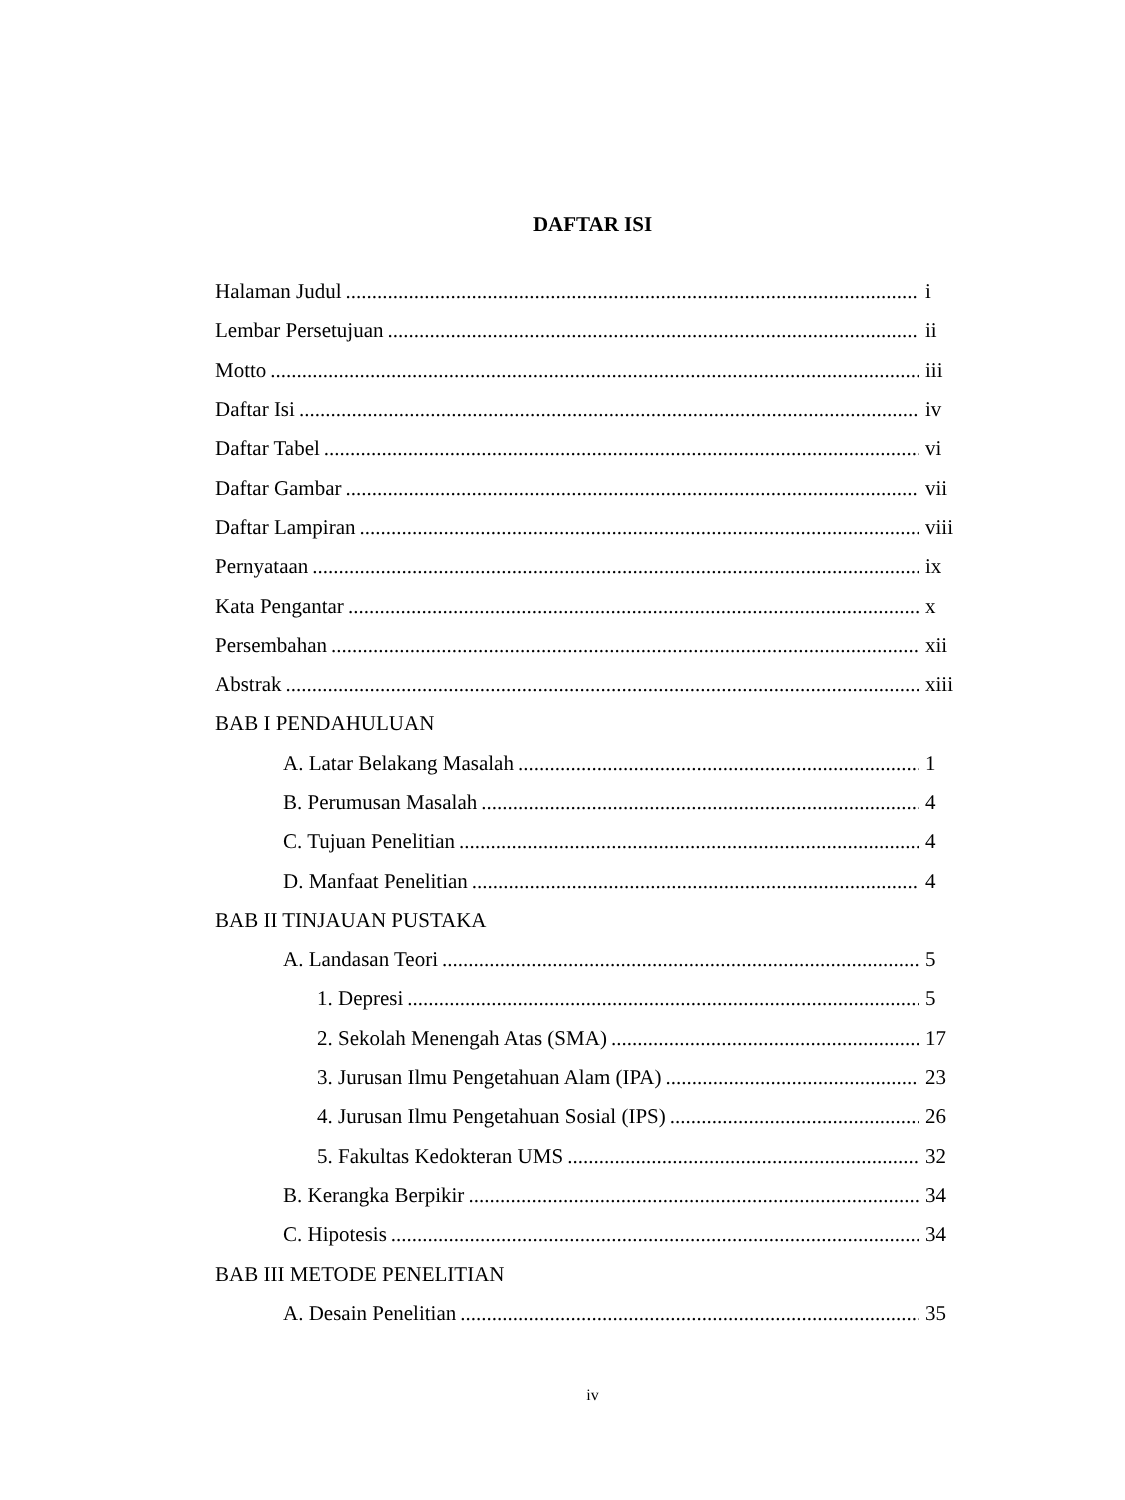DAFTAR ISI
Halaman Judul i
Lembar Persetujuan ii
Motto iii
Daftar Isi iv
Daftar Tabel vi
Daftar Gambar vii
Daftar Lampiran viii
Pernyataan ix
Kata Pengantar x
Persembahan xii
Abstrak xiii
BAB I PENDAHULUAN
A. Latar Belakang Masalah 1
B. Perumusan Masalah 4
C. Tujuan Penelitian 4
D. Manfaat Penelitian 4
BAB II TINJAUAN PUSTAKA
A. Landasan Teori 5
1. Depresi 5
2. Sekolah Menengah Atas (SMA) 17
3. Jurusan Ilmu Pengetahuan Alam (IPA) 23
4. Jurusan Ilmu Pengetahuan Sosial (IPS) 26
5. Fakultas Kedokteran UMS 32
B. Kerangka Berpikir 34
C. Hipotesis 34
BAB III METODE PENELITIAN
A. Desain Penelitian 35
iv